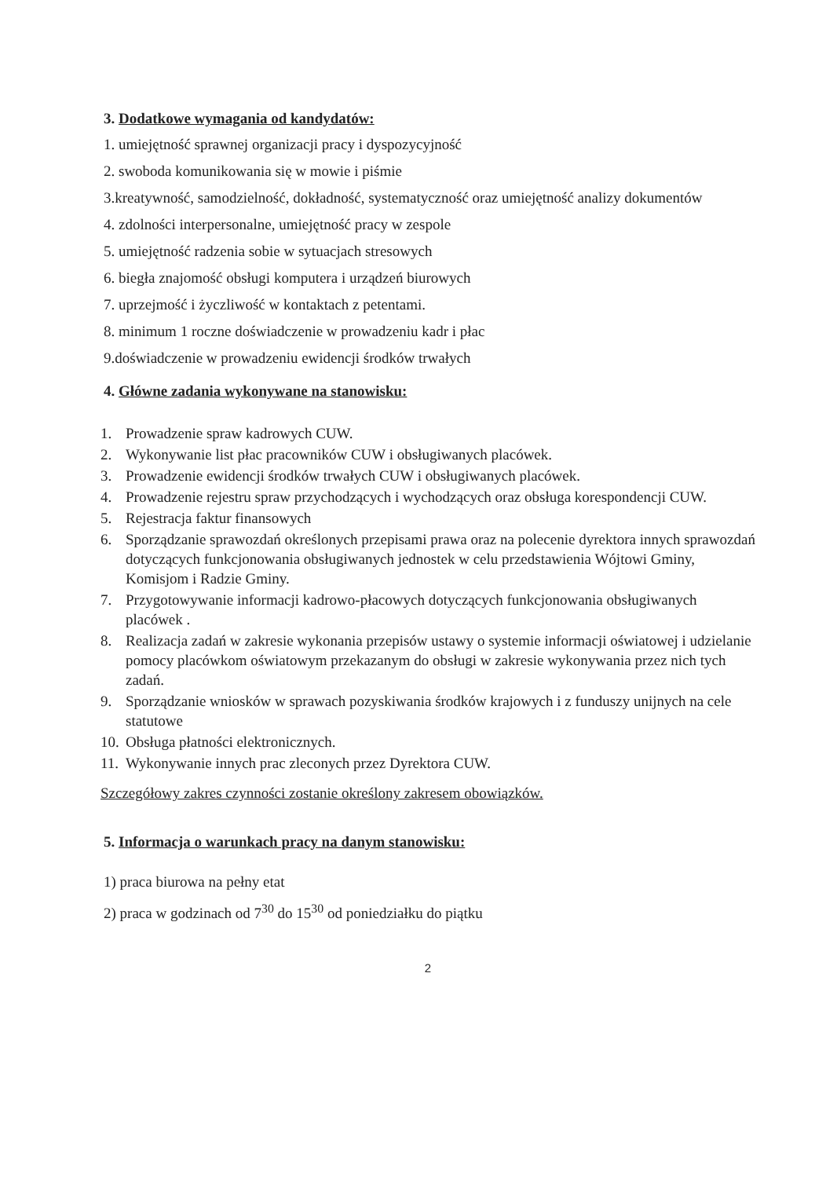3. Dodatkowe wymagania od kandydatów:
1. umiejętność sprawnej organizacji pracy i dyspozycyjność
2. swoboda komunikowania się w mowie i piśmie
3.kreatywność, samodzielność, dokładność, systematyczność oraz umiejętność analizy dokumentów
4. zdolności interpersonalne, umiejętność pracy w zespole
5. umiejętność radzenia sobie w sytuacjach stresowych
6. biegła znajomość obsługi komputera i urządzeń biurowych
7. uprzejmość i życzliwość w kontaktach z petentami.
8. minimum 1 roczne doświadczenie w prowadzeniu kadr i płac
9.doświadczenie w prowadzeniu ewidencji środków trwałych
4. Główne zadania wykonywane na stanowisku:
1. Prowadzenie spraw kadrowych CUW.
2. Wykonywanie list płac pracowników CUW i obsługiwanych placówek.
3. Prowadzenie ewidencji środków trwałych CUW i obsługiwanych placówek.
4. Prowadzenie rejestru spraw przychodzących i wychodzących oraz obsługa korespondencji CUW.
5. Rejestracja faktur finansowych
6. Sporządzanie sprawozdań określonych przepisami prawa oraz na polecenie dyrektora innych sprawozdań dotyczących funkcjonowania obsługiwanych jednostek w celu przedstawienia Wójtowi Gminy, Komisjom i Radzie Gminy.
7. Przygotowywanie informacji kadrowo-płacowych dotyczących funkcjonowania obsługiwanych placówek .
8. Realizacja zadań w zakresie wykonania przepisów ustawy o systemie informacji oświatowej i udzielanie pomocy placówkom oświatowym przekazanym do obsługi w zakresie wykonywania przez nich tych zadań.
9. Sporządzanie wniosków w sprawach pozyskiwania środków krajowych i z funduszy unijnych na cele statutowe
10. Obsługa płatności elektronicznych.
11. Wykonywanie innych prac zleconych przez Dyrektora CUW.
Szczegółowy zakres czynności zostanie określony zakresem obowiązków.
5. Informacja o warunkach pracy na danym stanowisku:
1) praca biurowa na pełny etat
2) praca w godzinach od 7<sup>30</sup> do 15<sup>30</sup> od poniedziałku do piątku
2